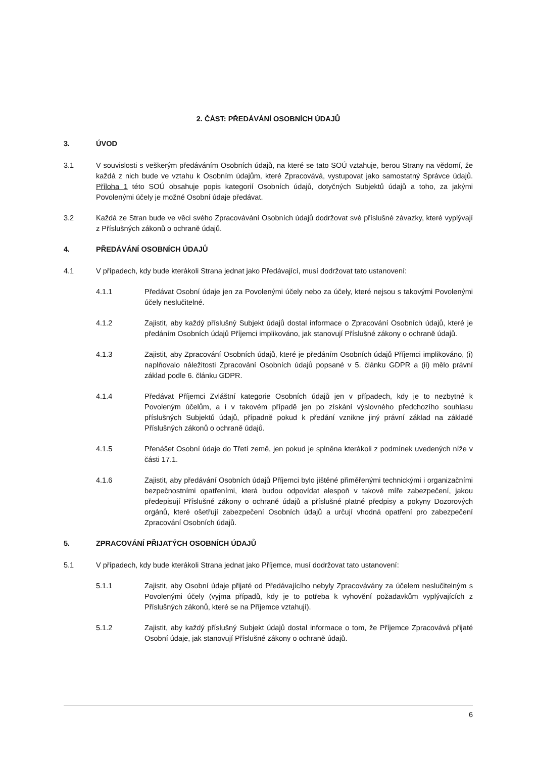2. ČÁST: PŘEDÁVÁNÍ OSOBNÍCH ÚDAJŮ
3. ÚVOD
3.1 V souvislosti s veškerým předáváním Osobních údajů, na které se tato SOÚ vztahuje, berou Strany na vědomí, že každá z nich bude ve vztahu k Osobním údajům, které Zpracovává, vystupovat jako samostatný Správce údajů. Příloha 1 této SOÚ obsahuje popis kategorií Osobních údajů, dotyčných Subjektů údajů a toho, za jakými Povolenými účely je možné Osobní údaje předávat.
3.2 Každá ze Stran bude ve věci svého Zpracovávání Osobních údajů dodržovat své příslušné závazky, které vyplývají z Příslušných zákonů o ochraně údajů.
4. PŘEDÁVÁNÍ OSOBNÍCH ÚDAJŮ
4.1 V případech, kdy bude kterákoli Strana jednat jako Předávající, musí dodržovat tato ustanovení:
4.1.1 Předávat Osobní údaje jen za Povolenými účely nebo za účely, které nejsou s takovými Povolenými účely neslučitelné.
4.1.2 Zajistit, aby každý příslušný Subjekt údajů dostal informace o Zpracování Osobních údajů, které je předáním Osobních údajů Příjemci implikováno, jak stanovují Příslušné zákony o ochraně údajů.
4.1.3 Zajistit, aby Zpracování Osobních údajů, které je předáním Osobních údajů Příjemci implikováno, (i) naplňovalo náležitosti Zpracování Osobních údajů popsané v 5. článku GDPR a (ii) mělo právní základ podle 6. článku GDPR.
4.1.4 Předávat Příjemci Zvláštní kategorie Osobních údajů jen v případech, kdy je to nezbytné k Povoleným účelům, a i v takovém případě jen po získání výslovného předchozího souhlasu příslušných Subjektů údajů, případně pokud k předání vznikne jiný právní základ na základě Příslušných zákonů o ochraně údajů.
4.1.5 Přenášet Osobní údaje do Třetí země, jen pokud je splněna kterákoli z podmínek uvedených níže v části 17.1.
4.1.6 Zajistit, aby předávání Osobních údajů Příjemci bylo jištěné přiměřenými technickými i organizačními bezpečnostními opatřeními, která budou odpovídat alespoň v takové míře zabezpečení, jakou předepisují Příslušné zákony o ochraně údajů a příslušné platné předpisy a pokyny Dozorových orgánů, které ošetřují zabezpečení Osobních údajů a určují vhodná opatření pro zabezpečení Zpracování Osobních údajů.
5. ZPRACOVÁNÍ PŘIJATÝCH OSOBNÍCH ÚDAJŮ
5.1 V případech, kdy bude kterákoli Strana jednat jako Příjemce, musí dodržovat tato ustanovení:
5.1.1 Zajistit, aby Osobní údaje přijaté od Předávajícího nebyly Zpracovávány za účelem neslučitelným s Povolenými účely (vyjma případů, kdy je to potřeba k vyhovění požadavkům vyplývajících z Příslušných zákonů, které se na Příjemce vztahují).
5.1.2 Zajistit, aby každý příslušný Subjekt údajů dostal informace o tom, že Příjemce Zpracovává přijaté Osobní údaje, jak stanovují Příslušné zákony o ochraně údajů.
6